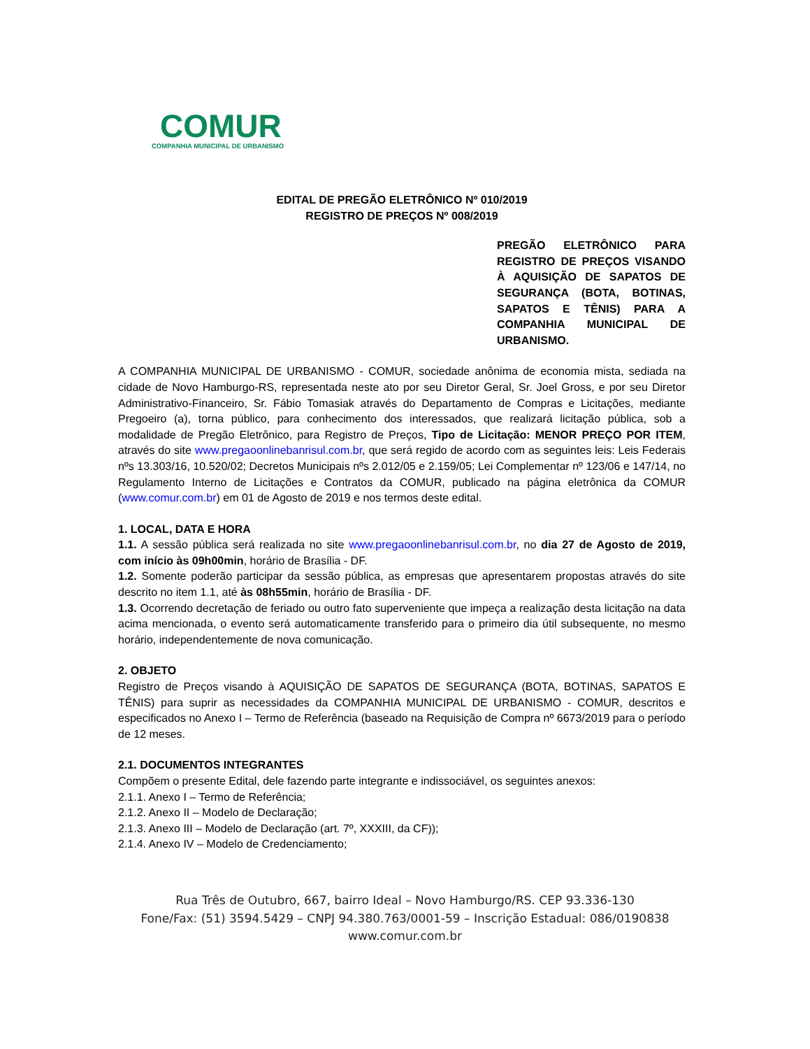COMUR
COMPANHIA MUNICIPAL DE URBANISMO
EDITAL DE PREGÃO ELETRÔNICO Nº 010/2019
REGISTRO DE PREÇOS Nº 008/2019
PREGÃO ELETRÔNICO PARA REGISTRO DE PREÇOS VISANDO À AQUISIÇÃO DE SAPATOS DE SEGURANÇA (BOTA, BOTINAS, SAPATOS E TÊNIS) PARA A COMPANHIA MUNICIPAL DE URBANISMO.
A COMPANHIA MUNICIPAL DE URBANISMO - COMUR, sociedade anônima de economia mista, sediada na cidade de Novo Hamburgo-RS, representada neste ato por seu Diretor Geral, Sr. Joel Gross, e por seu Diretor Administrativo-Financeiro, Sr. Fábio Tomasiak através do Departamento de Compras e Licitações, mediante Pregoeiro (a), torna público, para conhecimento dos interessados, que realizará licitação pública, sob a modalidade de Pregão Eletrônico, para Registro de Preços, Tipo de Licitação: MENOR PREÇO POR ITEM, através do site www.pregaoonlinebanrisul.com.br, que será regido de acordo com as seguintes leis: Leis Federais nºs 13.303/16, 10.520/02; Decretos Municipais nºs 2.012/05 e 2.159/05; Lei Complementar nº 123/06 e 147/14, no Regulamento Interno de Licitações e Contratos da COMUR, publicado na página eletrônica da COMUR (www.comur.com.br) em 01 de Agosto de 2019 e nos termos deste edital.
1. LOCAL, DATA E HORA
1.1. A sessão pública será realizada no site www.pregaoonlinebanrisul.com.br, no dia 27 de Agosto de 2019, com início às 09h00min, horário de Brasília - DF.
1.2. Somente poderão participar da sessão pública, as empresas que apresentarem propostas através do site descrito no item 1.1, até às 08h55min, horário de Brasília - DF.
1.3. Ocorrendo decretação de feriado ou outro fato superveniente que impeça a realização desta licitação na data acima mencionada, o evento será automaticamente transferido para o primeiro dia útil subsequente, no mesmo horário, independentemente de nova comunicação.
2. OBJETO
Registro de Preços visando à AQUISIÇÃO DE SAPATOS DE SEGURANÇA (BOTA, BOTINAS, SAPATOS E TÊNIS) para suprir as necessidades da COMPANHIA MUNICIPAL DE URBANISMO - COMUR, descritos e especificados no Anexo I – Termo de Referência (baseado na Requisição de Compra nº 6673/2019 para o período de 12 meses.
2.1. DOCUMENTOS INTEGRANTES
Compõem o presente Edital, dele fazendo parte integrante e indissociável, os seguintes anexos:
2.1.1. Anexo I – Termo de Referência;
2.1.2. Anexo II – Modelo de Declaração;
2.1.3. Anexo III – Modelo de Declaração (art. 7º, XXXIII, da CF));
2.1.4. Anexo IV – Modelo de Credenciamento;
Rua Três de Outubro, 667, bairro Ideal – Novo Hamburgo/RS. CEP 93.336-130
Fone/Fax: (51) 3594.5429 – CNPJ 94.380.763/0001-59 – Inscrição Estadual: 086/0190838
www.comur.com.br